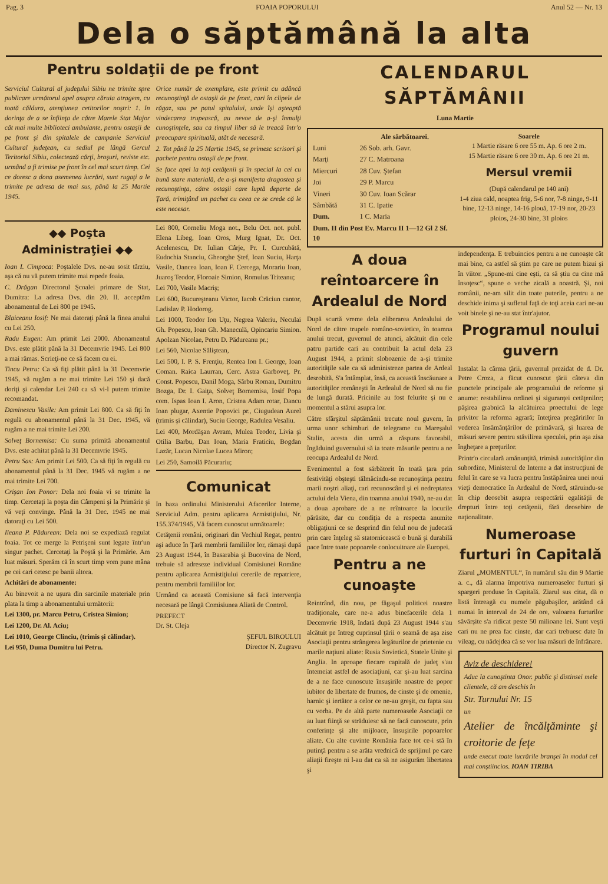Pag. 3 FOAIA POPORULUI Anul 52 — Nr. 13
Dela o săptămână la alta
Pentru soldaţii de pe front
Serviciul Cultural al judeţului Sibiu ne trimite spre publicare următorul apel asupra căruia atragem, cu toată căldura, atenţiunea cetitorilor noştri: 1. In dorinţa de a se înfiinţa de către Marele Stat Major cât mai multe biblioteci ambulante, pentru ostaşii de pe front şi din spitalele de campanie Serviciul Cultural judeţean, cu sediul pe lângă Gercul Teritorial Sibiu, colectează cărţi, broşuri, reviste etc. urmând a fi trimise pe front în cel mai scurt timp. Cei ce doresc a dona asemenea lucrări, sunt rugaţi a le trimite pe adresa de mai sus, până la 25 Martie 1945.
Orice număr de exemplare, este primit cu adâncă recunoştinţă de ostaşii de pe front, cari în clipele de răgaz, sau pe patul spitalului, unde îşi aşteaptă vindecarea trupească, au nevoe de a-şi înmulţi cunoştinţele, sau ca timpul liber să le treacă într'o preocupare spirituală, atât de necesară.
2. Tot până la 25 Martie 1945, se primesc scrisori şi pachete pentru ostaşii de pe front.
Se face apel la toţi cetăţenii şi în special la cei cu bună stare materială, de a-şi manifesta dragostea şi recunoştinţa, către ostaşii care luptă departe de Ţară, trimiţând un pachet cu ceea ce se crede că le este necesar.
◆◆ Poşta Administraţiei ◆◆
Ioan I. Cimpoca: Poştalele Dvs. ne-au sosit târziu, aşa că nu vă putem trimite mai repede foaia.
C. Drăgan Directorul Şcoalei primare de Stat, Dumitra: La adresa Dvs. din 20. II. acceptăm abonamentul de Lei 800 pe 1945.
Blaiceanu Iosif: Ne mai datoraţi până la finea anului cu Lei 250.
Radu Eugen: Am primit Lei 2000. Abonamentul Dvs. este plătit până la 31 Decemvrie 1945. Lei 800 a mai rămas. Scrieţi-ne ce să facem cu ei.
Tincu Petru: Ca să fiţi plătit până la 31 Decemvrie 1945, vă rugăm a ne mai trimite Lei 150 şi dacă doriţi şi calendar Lei 240 ca să vi-l putem trimite recomandat.
Daminescu Vasile: Am primit Lei 800. Ca să fiţi în regulă cu abonamentul până la 31 Dec. 1945, vă rugăm a ne mai trimite Lei 200.
Solveţ Bornemisa: Cu suma primită abonamentul Dvs. este achitat până la 31 Decemvrie 1945.
Petru Sas: Am primit Lei 500. Ca să fiţi în regulă cu abonamentul până la 31 Dec. 1945 vă rugăm a ne mai trimite Lei 700.
Crişan Ion Ponor: Dela noi foaia vi se trimite la timp. Cercetaţi la poşta din Câmpeni şi la Primărie şi vă veţi convinge. Până la 31 Dec. 1945 ne mai datoraţi cu Lei 500.
Ileana P. Pădurean: Dela noi se expediază regulat foaia. Tot ce merge la Petrişeni sunt legate într'un singur pachet. Cercetaţi la Poştă şi la Primărie. Am luat măsuri. Sperăm că în scurt timp vom pune mâna pe cei cari cetesc pe banii altora.
Achitări de abonamente:
Au binevoit a ne uşura din sarcinile materiale prin plata la timp a abonamentului următorii:
Lei 1300, pr. Marcu Petru, Cristea Simion;
Lei 1200, Dr. Al. Aciu;
Lei 1010, George Clinciu, (trimis şi călindar).
Lei 950, Duma Dumitru lui Petru.
Lei 800, Corneliu Moga not., Belu Oct. not. publ. Elena Libeg, Ioan Oros, Murg Ignat, Dr. Oct. Acelenescu, Dr. Iulian Cârje, Pr. I. Curcubătă, Eudochia Stanciu, Gheorghe Ştef, Ioan Suciu, Harţa Vasile, Oancea Ioan, Ioan F. Cercega, Morariu Ioan, Juaroş Teodor, Floroaie Simion, Romulus Triteanu;
Lei 700, Vasile Macriş;
Lei 600, Bucureşteanu Victor, Iacob Crăciun cantor, Ladislav P. Hodorog.
Lei 1000, Teodor Ion Uţu, Negrea Valeriu, Neculai Gh. Popescu, Ioan Gh. Maneculă, Opincariu Simion. Apolzan Nicolae, Petru D. Pădureanu pr.;
Lei 560, Nicolae Săliştean,
Lei 500, I. P. S. Frenţiu, Rentea Ion I. George, Ioan Coman. Raica Laurran, Cerc. Astra Garboveţ, Pr. Const. Popescu, Danil Moga, Sârbu Roman, Dumitru Bozga, Dr. I. Gaiţa, Solveţ Bornemisa, Iosif Popa com. Ispas Ioan I. Aron, Cristea Adam rotar, Dancu Ioan plugar, Axentie Popovici pr., Ciugudean Aurel (trimis şi călindar), Suciu George, Radulea Vesaliu.
Lei 400, Mordăşan Avram, Mulea Teodor, Livia şi Otilia Barbu, Dan Ioan, Maria Fraticiu, Bogdan Lazăr, Lucan Nicolae Lucea Miron;
Lei 250, Samoilă Păcurariu;
Comunicat
In baza ordinului Ministerului Afacerilor Interne, Serviciul Adm. pentru aplicarea Armistiţiului, Nr. 155.374/1945, Vă facem cunoscut următoarele:
Cetăţenii români, originari din Vechiul Regat, pentru aşi aduce în Ţară membrii familiilor lor, rămaşi după 23 August 1944, în Basarabia şi Bucovina de Nord, trebuie să adreseze individual Comisiunei Române pentru aplicarea Armistiţiului cererile de repatriere, pentru membrii familiilor lor.
Urmând ca această Comisiune să facă intervenţia necesară pe lângă Comisiunea Aliată de Control.
PREFECT
Dr. St. Cleja
ŞEFUL BIROULUI
Director N. Zugravu
CALENDARUL SĂPTĂMÂNII
Luna Martie
| | Ale sărbătoarei. |
| --- | --- |
| Luni | 26 Sob. arh. Gavr. |
| Marţi | 27 C. Matroana |
| Miercuri | 28 Cuv. Ştefan |
| Joi | 29 P. Marcu |
| Vineri | 30 Cuv. Ioan Scărar |
| Sâmbătă | 31 C. Ipatie |
| Dum. | 1 C. Maria |
| Dum. II din Post Ev. Marcu II 1—12 Gl 2 Sf. 10 | |
Soarele
1 Martie răsare 6 ore 55 m. Ap. 6 ore 2 m.
15 Martie răsare 6 ore 30 m. Ap. 6 ore 21 m.
Mersul vremii
(După calendarul pe 140 ani)
1-4 ziua cald, noaptea frig, 5-6 nor, 7-8 ninge, 9-11 bine, 12-13 ninge, 14-16 plouă, 17-19 nor, 20-23 ploios, 24-30 bine, 31 ploios
A doua reîntoarcere în Ardealul de Nord
După scurtă vreme dela eliberarea Ardealului de Nord de către trupele româno-sovietice, în toamna anului trecut, guvernul de atunci, alcătuit din cele patru partide cari au contribuit la actul dela 23 August 1944, a primit slobozenie de a-şi trimite autorităţile sale ca să administreze partea de Ardeal desrobită. S'a întâmplat, însă, ca această înscăunare a autorităţilor româneşti în Ardealul de Nord să nu fie de lungă durată. Pricinile au fost felurite şi nu e momentul a stărui asupra lor.
Către sfârşitul săptămânii trecute noul guvern, în urma unor schimburi de telegrame cu Mareşalul Stalin, acesta din urmă a răspuns favorabil, îngăduind guvernului să ia toate măsurile pentru a ne reocupa Ardealul de Nord.
Evenimentul a fost sărbătorit în toată ţara prin festivităţi obşteşti tălmăcindu-se recunoştinţa pentru marii noştri aliaţi, cari recunoscând şi ei nedreptatea actului dela Viena, din toamna anului 1940, ne-au dat a doua aprobare de a ne reîntoarce la locurile părăsite, dar cu condiţia de a respecta anumite obligaţiuni ce se desprind din felul nou de judecată prin care înţeleg să statornicească o bună şi durabilă pace între toate popoarele conlocuitoare ale Europei.
Pentru a ne cunoaşte
Reintrând, din nou, pe făgaşul politicei noastre tradiţionale, care ne-a adus binefacerile dela 1 Decemvrie 1918, îndată după 23 August 1944 s'au alcătuit pe întreg cuprinsul ţării o seamă de aşa zise Asociaţii pentru strângerea legăturilor de prietenie cu marile naţiuni aliate: Rusia Sovietică, Statele Unite şi Anglia. In aproape fiecare capitală de judeţ s'au întemeiat astfel de asociaţiuni, car şi-au luat sarcina de a ne face cunoscute însuşirile noastre de popor iubitor de libertate de frumos, de cinste şi de omenie, harnic şi iertător a celor ce ne-au greşit, cu fapta sau cu vorba. Pe de altă parte numeroasele Asociaţii ce au luat fiinţă se străduiesc să ne facă cunoscute, prin conferinţe şi alte mijloace, însuşirile popoarelor aliate. Cu alte cuvinte România face tot ce-i stă în putinţă pentru a se arăta vrednică de sprijinul pe care aliaţii fireşte ni l-au dat ca să ne asigurăm libertatea şi
independenţa. E trebuincios pentru a ne cunoaşte cât mai bine, ca astfel să ştim pe care ne putem bizui şi în viitor. „Spune-mi cine eşti, ca să ştiu cu cine mă însoţesc“, spune o veche zicală a noastră. Şi, noi românii, ne-am silit din toate puterile, pentru a ne deschide inima şi sufletul faţă de toţi aceia cari ne-au voit binele şi ne-au stat într'ajutor.
Programul noului guvern
Instalat la cârma ţării, guvernul prezidat de d. Dr. Petre Croza, a făcut cunoscut ţării câteva din punctele principale ale programului de reforme şi anume: restabilirea ordinei şi siguranţei cetăţenilor; păşirea grabnică la alcătuirea proectului de lege privitor la reforma agrară; înteţirea pregăririlor în vederea însămânţărilor de primăvară, şi luarea de măsuri severe pentru stăvilirea speculei, prin aşa zisa îngheţare a preţurilor.
Printr'o circulară amănunţită, trimisă autorităţilor din subordine, Ministerul de Interne a dat instrucţiuni de felul în care se va lucra pentru înstăpânirea unei noui vieţi democratice în Ardealul de Nord, stăruindu-se în chip deosebit asupra respectării egalităţii de drepturi între toţi cetăţenii, fără deosebire de naţionalitate.
Numeroase furturi în Capitală
Ziarul „MOMENTUL“, în numărul său din 9 Martie a. c., dă alarma împotriva numeroaselor furturi şi spargeri produse în Capitală. Ziarul sus citat, dă o listă întreagă cu numele păgubaşilor, arătând că numai în interval de 24 de ore, valoarea furturilor săvârşite s'a ridicat peste 50 milioane lei. Sunt veşti cari nu ne prea fac cinste, dar cari trebuesc date în vileag, cu nădejdea că se vor lua măsuri de înfrânare.
Aviz de deschidere!
Aduc la cunoştinta Onor. public şi distinsei mele clientele, că am deschis în
Str. Turnului Nr. 15
un
Atelier de încălţăminte şi croitorie de feţe
unde execut toate lucrările branşei în modul cel mai conştiincios. IOAN TIRIBA